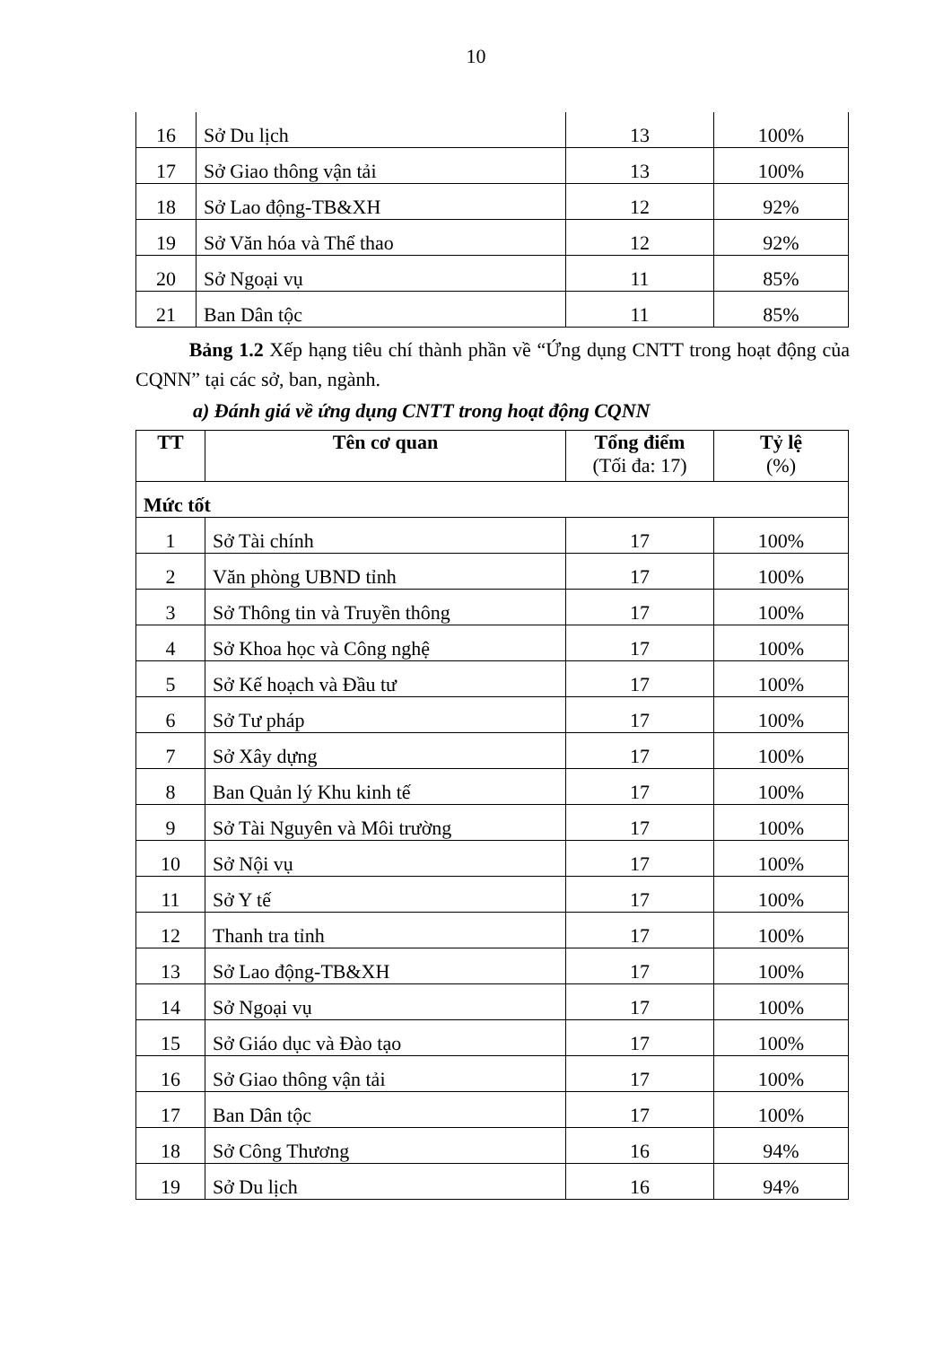10
| 16 | Sở Du lịch | 13 | 100% |
| 17 | Sở Giao thông vận tải | 13 | 100% |
| 18 | Sở Lao động-TB&XH | 12 | 92% |
| 19 | Sở Văn hóa và Thể thao | 12 | 92% |
| 20 | Sở Ngoại vụ | 11 | 85% |
| 21 | Ban Dân tộc | 11 | 85% |
Bảng 1.2 Xếp hạng tiêu chí thành phần về “Ứng dụng CNTT trong hoạt động của CQNN” tại các sở, ban, ngành.
a) Đánh giá về ứng dụng CNTT trong hoạt động CQNN
| TT | Tên cơ quan | Tổng điểm (Tối đa: 17) | Tỷ lệ (%) |
| --- | --- | --- | --- |
| Mức tốt | | | |
| 1 | Sở Tài chính | 17 | 100% |
| 2 | Văn phòng UBND tỉnh | 17 | 100% |
| 3 | Sở Thông tin và Truyền thông | 17 | 100% |
| 4 | Sở Khoa học và Công nghệ | 17 | 100% |
| 5 | Sở Kế hoạch và Đầu tư | 17 | 100% |
| 6 | Sở Tư pháp | 17 | 100% |
| 7 | Sở Xây dựng | 17 | 100% |
| 8 | Ban Quản lý Khu kinh tế | 17 | 100% |
| 9 | Sở Tài Nguyên và Môi trường | 17 | 100% |
| 10 | Sở Nội vụ | 17 | 100% |
| 11 | Sở Y tế | 17 | 100% |
| 12 | Thanh tra tỉnh | 17 | 100% |
| 13 | Sở Lao động-TB&XH | 17 | 100% |
| 14 | Sở Ngoại vụ | 17 | 100% |
| 15 | Sở Giáo dục và Đào tạo | 17 | 100% |
| 16 | Sở Giao thông vận tải | 17 | 100% |
| 17 | Ban Dân tộc | 17 | 100% |
| 18 | Sở Công Thương | 16 | 94% |
| 19 | Sở Du lịch | 16 | 94% |